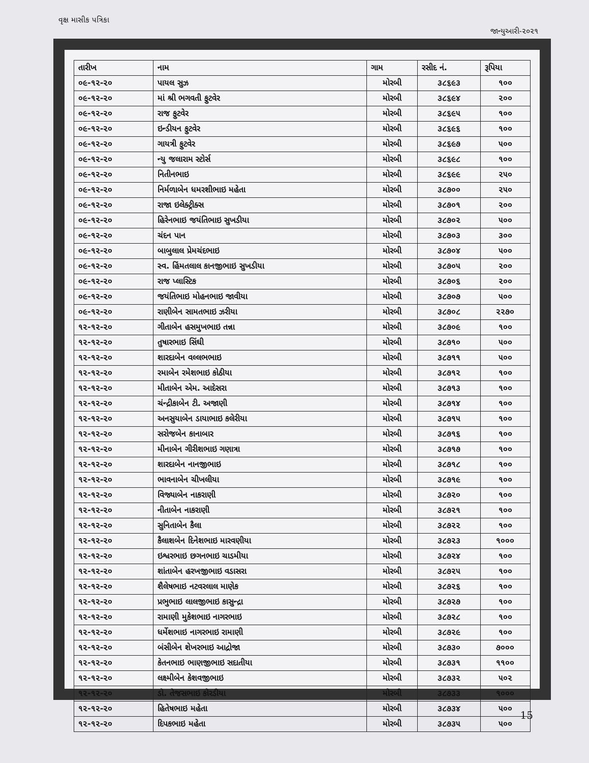વૃક્ષ માસીક પત્રિકા જાન્યુઆરી-૨૦૨૧
| તારીખ | નામ | ગામ | રસીદ નં. | રૂપિયા |
| --- | --- | --- | --- | --- |
| ૦૯-૧૨-૨૦ | પાયલ સુઝ | મોરબી | ૩૮૬૯૩ | ૧૦૦ |
| ૦૯-૧૨-૨૦ | માં શ્રી ભગવતી ફુટવેર | મોરબી | ૩૮૬૯૪ | ૨૦૦ |
| ૦૯-૧૨-૨૦ | રાજ ફુટવેર | મોરબી | ૩૮૬૯૫ | ૧૦૦ |
| ૦૯-૧૨-૨૦ | ઇન્ડીયન ફુટવેર | મોરબી | ૩૮૬૯૬ | ૧૦૦ |
| ૦૯-૧૨-૨૦ | ગાયત્રી ફુટવેર | મોરબી | ૩૮૬૯૭ | ૫૦૦ |
| ૦૯-૧૨-૨૦ | ન્યુ જલારામ સ્ટોર્સ | મોરબી | ૩૮૬૯૮ | ૧૦૦ |
| ૦૯-૧૨-૨૦ | નિતીનભાઇ | મોરબી | ૩૮૬૯૯ | ૨૫૦ |
| ૦૯-૧૨-૨૦ | નિર્મળાબેન ધમરશીભાઇ મહેતા | મોરબી | ૩૮૭૦૦ | ૨૫૦ |
| ૦૯-૧૨-૨૦ | રાજા ઇલેક્ટ્રીક્સ | મોરબી | ૩૮૭૦૧ | ૨૦૦ |
| ૦૯-૧૨-૨૦ | હિરેનભાઇ જયંતિભાઇ સુખડીયા | મોરબી | ૩૮૭૦૨ | ૫૦૦ |
| ૦૯-૧૨-૨૦ | ચંદન પાન | મોરબી | ૩૮૭૦૩ | ૩૦૦ |
| ૦૯-૧૨-૨૦ | બાબુલાલ પ્રેમચંદભાઇ | મોરબી | ૩૮૭૦૪ | ૫૦૦ |
| ૦૯-૧૨-૨૦ | સ્વ. હિંમતલાલ કાનજીભાઇ સુખડીયા | મોરબી | ૩૮૭૦૫ | ૨૦૦ |
| ૦૯-૧૨-૨૦ | રાજ પ્લાસ્ટિક | મોરબી | ૩૮૭૦૬ | ૨૦૦ |
| ૦૯-૧૨-૨૦ | જયંતિભાઇ મોહનભાઇ જાવીયા | મોરબી | ૩૮૭૦૭ | ૫૦૦ |
| ૦૯-૧૨-૨૦ | રાણીબેન સામતભાઇ ઝરીયા | મોરબી | ૩૮૭૦૮ | ૨૨૭૦ |
| ૧૨-૧૨-૨૦ | ગીતાબેન હસમુખભાઇ તન્ના | મોરબી | ૩૮૭૦૯ | ૧૦૦ |
| ૧૨-૧૨-૨૦ | તુષારભાઇ સિંઘી | મોરબી | ૩૮૭૧૦ | ૫૦૦ |
| ૧૨-૧૨-૨૦ | શારદાબેન વલ્લભભાઇ | મોરબી | ૩૮૭૧૧ | ૫૦૦ |
| ૧૨-૧૨-૨૦ | રમાબેન રમેશભાઇ કોઠીયા | મોરબી | ૩૮૭૧૨ | ૧૦૦ |
| ૧૨-૧૨-૨૦ | મીતાબેન એમ. આદેસરા | મોરબી | ૩૮૭૧૩ | ૧૦૦ |
| ૧૨-૧૨-૨૦ | ચંન્દ્રીકાબેન ટી. અજાણી | મોરબી | ૩૮૭૧૪ | ૧૦૦ |
| ૧૨-૧૨-૨૦ | અનસુયાબેન ડાયાભાઇ કલેરીયા | મોરબી | ૩૮૭૧૫ | ૧૦૦ |
| ૧૨-૧૨-૨૦ | સરોજબેન કાનાબાર | મોરબી | ૩૮૭૧૬ | ૧૦૦ |
| ૧૨-૧૨-૨૦ | મીનાબેન ગીરીશભાઇ ગણાત્રા | મોરબી | ૩૮૭૧૭ | ૧૦૦ |
| ૧૨-૧૨-૨૦ | શારદાબેન નાનજીભાઇ | મોરબી | ૩૮૭૧૮ | ૧૦૦ |
| ૧૨-૧૨-૨૦ | ભાવનાબેન ચીખલીયા | મોરબી | ૩૮૭૧૯ | ૧૦૦ |
| ૧૨-૧૨-૨૦ | વિજ્યાબેન નાકરાણી | મોરબી | ૩૮૭૨૦ | ૧૦૦ |
| ૧૨-૧૨-૨૦ | નીતાબેન નાકરાણી | મોરબી | ૩૮૭૨૧ | ૧૦૦ |
| ૧૨-૧૨-૨૦ | સુનિતાબેન કૈલા | મોરબી | ૩૮૭૨૨ | ૧૦૦ |
| ૧૨-૧૨-૨૦ | કૈલાશબેન દિનેશભાઇ મારવણીયા | મોરબી | ૩૮૭૨૩ | ૧૦૦૦ |
| ૧૨-૧૨-૨૦ | ઇશ્વરભાઇ છગનભાઇ ચાડમીયા | મોરબી | ૩૮૭૨૪ | ૧૦૦ |
| ૧૨-૧૨-૨૦ | શાંતાબેન હરખજીભાઇ વડાસરા | મોરબી | ૩૮૭૨૫ | ૧૦૦ |
| ૧૨-૧૨-૨૦ | શૈલેષભાઇ નટવરલાલ માણેક | મોરબી | ૩૮૭૨૬ | ૧૦૦ |
| ૧૨-૧૨-૨૦ | પ્રભુભાઇ લાલજીભાઇ કાસુન્દ્રા | મોરબી | ૩૮૭૨૭ | ૧૦૦ |
| ૧૨-૧૨-૨૦ | રામાણી મુકેશભાઇ નાગરભાઇ | મોરબી | ૩૮૭૨૮ | ૧૦૦ |
| ૧૨-૧૨-૨૦ | ધર્મેશભાઇ નાગરભાઇ રામાણી | મોરબી | ૩૮૭૨૯ | ૧૦૦ |
| ૧૨-૧૨-૨૦ | બંસીબેન શેખરભાઇ આદ્રોજા | મોરબી | ૩૮૭૩૦ | ૭૦૦૦ |
| ૧૨-૧૨-૨૦ | કેતનભાઇ ભાણજીભાઇ સદાતીયા | મોરબી | ૩૮૭૩૧ | ૧૧૦૦ |
| ૧૨-૧૨-૨૦ | લક્ષ્મીબેન કેશવજીભાઇ | મોરબી | ૩૮૭૩૨ | ૫૦૨ |
| ૧૨-૧૨-૨૦ | ડો. તેજસભાઇ કોરડીયા | મોરબી | ૩૮૭૩૩ | ૧૦૦૦ |
| ૧૨-૧૨-૨૦ | હિતેષભાઇ મહેતા | મોરબી | ૩૮૭૩૪ | ૫૦૦ |
| ૧૨-૧૨-૨૦ | દિપકભાઇ મહેતા | મોરબી | ૩૮૭૩૫ | ૫૦૦ |
15